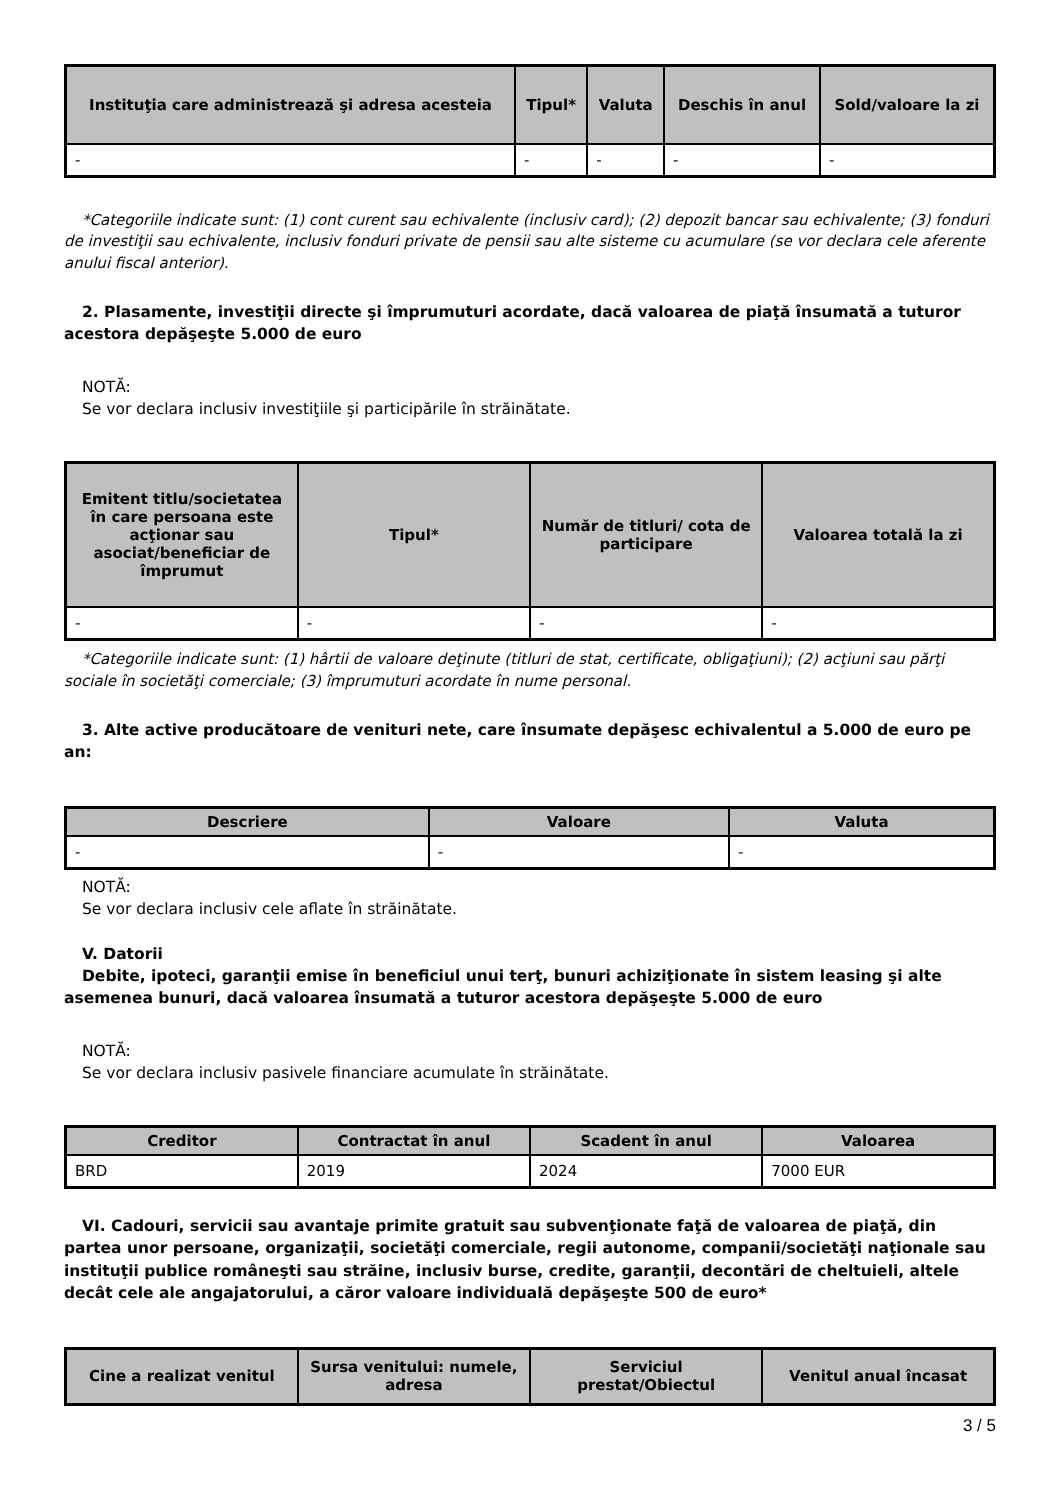| Instituţia care administrează şi adresa acesteia | Tipul* | Valuta | Deschis în anul | Sold/valoare la zi |
| --- | --- | --- | --- | --- |
| - | - | - | - | - |
*Categoriile indicate sunt: (1) cont curent sau echivalente (inclusiv card); (2) depozit bancar sau echivalente; (3) fonduri de investiţii sau echivalente, inclusiv fonduri private de pensii sau alte sisteme cu acumulare (se vor declara cele aferente anului fiscal anterior).
2. Plasamente, investiţii directe şi împrumuturi acordate, dacă valoarea de piaţă însumată a tuturor acestora depăşeşte 5.000 de euro
NOTĂ:
Se vor declara inclusiv investiţiile şi participările în străinătate.
| Emitent titlu/societatea în care persoana este acţionar sau asociat/beneficiar de împrumut | Tipul* | Număr de titluri/ cota de participare | Valoarea totală la zi |
| --- | --- | --- | --- |
| - | - | - | - |
*Categoriile indicate sunt: (1) hârtii de valoare deţinute (titluri de stat, certificate, obligaţiuni); (2) acţiuni sau părţi sociale în societăţi comerciale; (3) împrumuturi acordate în nume personal.
3. Alte active producătoare de venituri nete, care însumate depăşesc echivalentul a 5.000 de euro pe an:
| Descriere | Valoare | Valuta |
| --- | --- | --- |
| - | - | - |
NOTĂ:
Se vor declara inclusiv cele aflate în străinătate.
V. Datorii
Debite, ipoteci, garanţii emise în beneficiul unui terţ, bunuri achiziţionate în sistem leasing şi alte asemenea bunuri, dacă valoarea însumată a tuturor acestora depăşeşte 5.000 de euro
NOTĂ:
Se vor declara inclusiv pasivele financiare acumulate în străinătate.
| Creditor | Contractat în anul | Scadent în anul | Valoarea |
| --- | --- | --- | --- |
| BRD | 2019 | 2024 | 7000 EUR |
VI. Cadouri, servicii sau avantaje primite gratuit sau subvenţionate faţă de valoarea de piaţă, din partea unor persoane, organizaţii, societăţi comerciale, regii autonome, companii/societăţi naţionale sau instituţii publice româneşti sau străine, inclusiv burse, credite, garanţii, decontări de cheltuieli, altele decât cele ale angajatorului, a căror valoare individuală depăşeşte 500 de euro*
| Cine a realizat venitul | Sursa venitului: numele, adresa | Serviciul prestat/Obiectul | Venitul anual încasat |
| --- | --- | --- | --- |
3 / 5